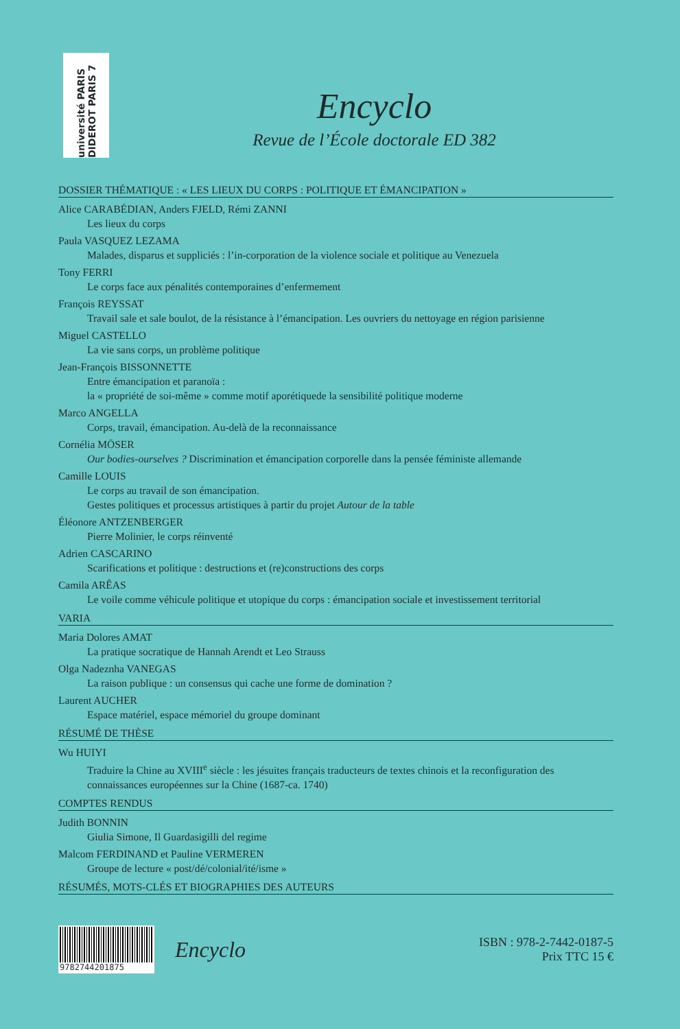université PARIS DIDEROT PARIS 7
Encyclo
Revue de l’École doctorale ED 382
DOSSIER THÉMATIQUE : « LES LIEUX DU CORPS : POLITIQUE ET ÉMANCIPATION »
Alice CARABÉDIAN, Anders FJELD, Rémi ZANNI
Les lieux du corps
Paula VASQUEZ LEZAMA
Malades, disparus et suppliciés : l’in-corporation de la violence sociale et politique au Venezuela
Tony FERRI
Le corps face aux pénalités contemporaines d’enfermement
François REYSSAT
Travail sale et sale boulot, de la résistance à l’émancipation. Les ouvriers du nettoyage en région parisienne
Miguel CASTELLO
La vie sans corps, un problème politique
Jean-François BISSONNETTE
Entre émancipation et paranoïa :
la « propriété de soi-même » comme motif aporétiquede la sensibilité politique moderne
Marco ANGELLA
Corps, travail, émancipation. Au-delà de la reconnaissance
Cornélia MÖSER
Our bodies-ourselves ? Discrimination et émancipation corporelle dans la pensée féministe allemande
Camille LOUIS
Le corps au travail de son émancipation.
Gestes politiques et processus artistiques à partir du projet Autour de la table
Éléonore ANTZENBERGER
Pierre Molinier, le corps réinventé
Adrien CASCARINO
Scarifications et politique : destructions et (re)constructions des corps
Camila ARÊAS
Le voile comme véhicule politique et utopique du corps : émancipation sociale et investissement territorial
VARIA
Maria Dolores AMAT
La pratique socratique de Hannah Arendt et Leo Strauss
Olga Nadeznha VANEGAS
La raison publique : un consensus qui cache une forme de domination ?
Laurent AUCHER
Espace matériel, espace mémoriel du groupe dominant
RÉSUMÉ DE THÈSE
Wu HUIYI
Traduire la Chine au XVIII<sup>e</sup> siècle : les jésuites français traducteurs de textes chinois et la reconfiguration des connaissances européennes sur la Chine (1687-ca. 1740)
COMPTES RENDUS
Judith BONNIN
Giulia Simone, Il Guardasigilli del regime
Malcom FERDINAND et Pauline VERMEREN
Groupe de lecture « post/dé/colonial/ité/isme »
RÉSUMÉS, MOTS-CLÉS ET BIOGRAPHIES DES AUTEURS
9782744201875
Encyclo
ISBN : 978-2-7442-0187-5
Prix TTC 15 €